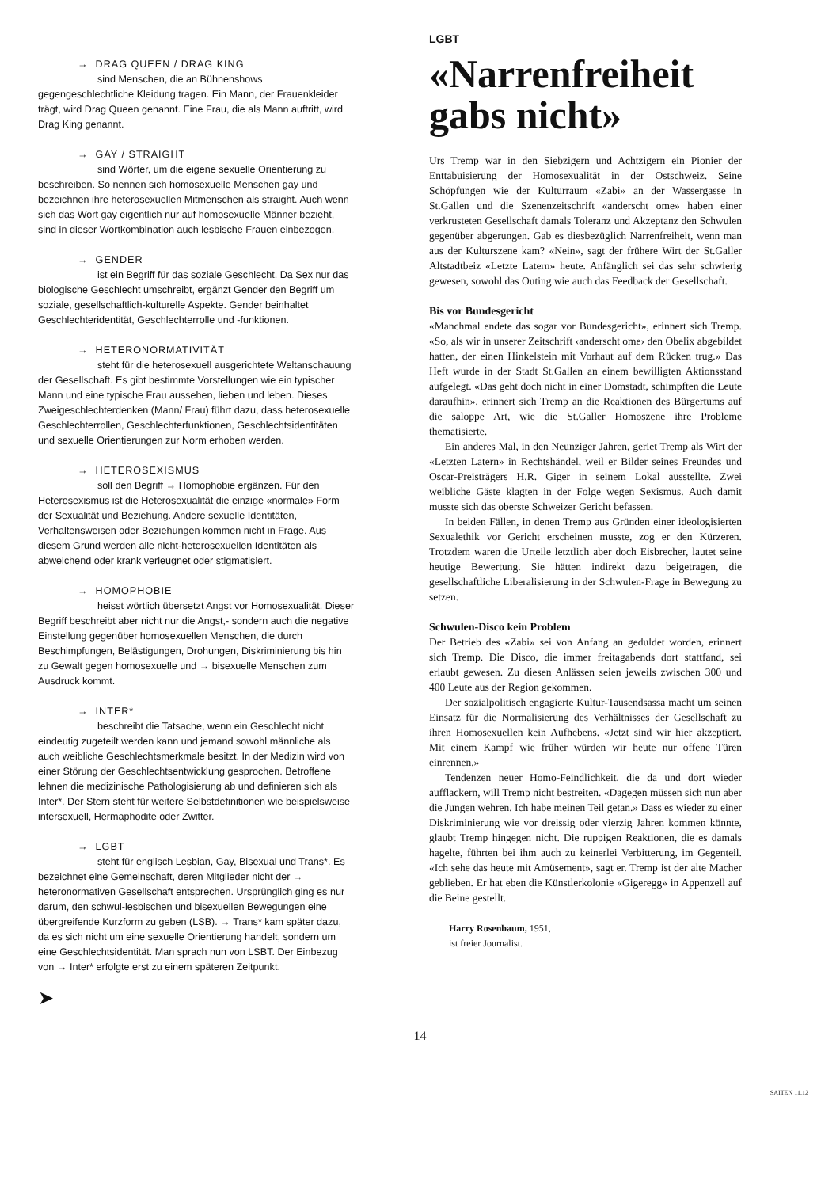→ DRAG QUEEN / DRAG KING
sind Menschen, die an Bühnenshows gegengeschlechtliche Kleidung tragen. Ein Mann, der Frauenkleider trägt, wird Drag Queen genannt. Eine Frau, die als Mann auftritt, wird Drag King genannt.
→ GAY / STRAIGHT
sind Wörter, um die eigene sexuelle Orientierung zu beschreiben. So nennen sich homosexuelle Menschen gay und bezeichnen ihre heterosexuellen Mitmenschen als straight. Auch wenn sich das Wort gay eigentlich nur auf homosexuelle Männer bezieht, sind in dieser Wortkombination auch lesbische Frauen einbezogen.
→ GENDER
ist ein Begriff für das soziale Geschlecht. Da Sex nur das biologische Geschlecht umschreibt, ergänzt Gender den Begriff um soziale, gesellschaftlich-kulturelle Aspekte. Gender beinhaltet Geschlechteridentität, Geschlechterrolle und -funktionen.
→ HETERONORMATIVITÄT
steht für die heterosexuell ausgerichtete Weltanschauung der Gesellschaft. Es gibt bestimmte Vorstellungen wie ein typischer Mann und eine typische Frau aussehen, lieben und leben. Dieses Zweigeschlechterdenken (Mann/ Frau) führt dazu, dass heterosexuelle Geschlechterrollen, Geschlechterfunktionen, Geschlechtsidentitäten und sexuelle Orientierungen zur Norm erhoben werden.
→ HETEROSEXISMUS
soll den Begriff → Homophobie ergänzen. Für den Heterosexismus ist die Heterosexualität die einzige «normale» Form der Sexualität und Beziehung. Andere sexuelle Identitäten, Verhaltensweisen oder Beziehungen kommen nicht in Frage. Aus diesem Grund werden alle nicht-heterosexuellen Identitäten als abweichend oder krank verleugnet oder stigmatisiert.
→ HOMOPHOBIE
heisst wörtlich übersetzt Angst vor Homosexualität. Dieser Begriff beschreibt aber nicht nur die Angst,- sondern auch die negative Einstellung gegenüber homosexuellen Menschen, die durch Beschimpfungen, Belästigungen, Drohungen, Diskriminierung bis hin zu Gewalt gegen homosexuelle und → bisexuelle Menschen zum Ausdruck kommt.
→ INTER*
beschreibt die Tatsache, wenn ein Geschlecht nicht eindeutig zugeteilt werden kann und jemand sowohl männliche als auch weibliche Geschlechtsmerkmale besitzt. In der Medizin wird von einer Störung der Geschlechtsentwicklung gesprochen. Betroffene lehnen die medizinische Pathologisierung ab und definieren sich als Inter*. Der Stern steht für weitere Selbstdefinitionen wie beispielsweise intersexuell, Hermaphodite oder Zwitter.
→ LGBT
steht für englisch Lesbian, Gay, Bisexual und Trans*. Es bezeichnet eine Gemeinschaft, deren Mitglieder nicht der → heteronormativen Gesellschaft entsprechen. Ursprünglich ging es nur darum, den schwul-lesbischen und bisexuellen Bewegungen eine übergreifende Kurzform zu geben (LSB). → Trans* kam später dazu, da es sich nicht um eine sexuelle Orientierung handelt, sondern um eine Geschlechtsidentität. Man sprach nun von LSBT. Der Einbezug von → Inter* erfolgte erst zu einem späteren Zeitpunkt.
➤
LGBT
«Narrenfreiheit gabs nicht»
Urs Tremp war in den Siebzigern und Achtzigern ein Pionier der Enttabuisierung der Homosexualität in der Ostschweiz. Seine Schöpfungen wie der Kulturraum «Zabi» an der Wassergasse in St.Gallen und die Szenenzeitschrift «anderscht ome» haben einer verkrusteten Gesellschaft damals Toleranz und Akzeptanz den Schwulen gegenüber abgerungen. Gab es diesbezüglich Narrenfreiheit, wenn man aus der Kulturszene kam? «Nein», sagt der frühere Wirt der St.Galler Altstadtbeiz «Letzte Latern» heute. Anfänglich sei das sehr schwierig gewesen, sowohl das Outing wie auch das Feedback der Gesellschaft.
Bis vor Bundesgericht
«Manchmal endete das sogar vor Bundesgericht», erinnert sich Tremp. «So, als wir in unserer Zeitschrift ‹anderscht ome› den Obelix abgebildet hatten, der einen Hinkelstein mit Vorhaut auf dem Rücken trug.» Das Heft wurde in der Stadt St.Gallen an einem bewilligten Aktionsstand aufgelegt. «Das geht doch nicht in einer Domstadt, schimpften die Leute daraufhin», erinnert sich Tremp an die Reaktionen des Bürgertums auf die saloppe Art, wie die St.Galler Homoszene ihre Probleme thematisierte.
Ein anderes Mal, in den Neunziger Jahren, geriet Tremp als Wirt der «Letzten Latern» in Rechtshändel, weil er Bilder seines Freundes und Oscar-Preisträgers H.R. Giger in seinem Lokal ausstellte. Zwei weibliche Gäste klagten in der Folge wegen Sexismus. Auch damit musste sich das oberste Schweizer Gericht befassen.
In beiden Fällen, in denen Tremp aus Gründen einer ideologisierten Sexualethik vor Gericht erscheinen musste, zog er den Kürzeren. Trotzdem waren die Urteile letztlich aber doch Eisbrecher, lautet seine heutige Bewertung. Sie hätten indirekt dazu beigetragen, die gesellschaftliche Liberalisierung in der Schwulen-Frage in Bewegung zu setzen.
Schwulen-Disco kein Problem
Der Betrieb des «Zabi» sei von Anfang an geduldet worden, erinnert sich Tremp. Die Disco, die immer freitagabends dort stattfand, sei erlaubt gewesen. Zu diesen Anlässen seien jeweils zwischen 300 und 400 Leute aus der Region gekommen.
Der sozialpolitisch engagierte Kultur-Tausendsassa macht um seinen Einsatz für die Normalisierung des Verhältnisses der Gesellschaft zu ihren Homosexuellen kein Aufhebens. «Jetzt sind wir hier akzeptiert. Mit einem Kampf wie früher würden wir heute nur offene Türen einrennen.»
Tendenzen neuer Homo-Feindlichkeit, die da und dort wieder aufflackern, will Tremp nicht bestreiten. «Dagegen müssen sich nun aber die Jungen wehren. Ich habe meinen Teil getan.» Dass es wieder zu einer Diskriminierung wie vor dreissig oder vierzig Jahren kommen könnte, glaubt Tremp hingegen nicht. Die ruppigen Reaktionen, die es damals hagelte, führten bei ihm auch zu keinerlei Verbitterung, im Gegenteil. «Ich sehe das heute mit Amüsement», sagt er. Tremp ist der alte Macher geblieben. Er hat eben die Künstlerkolonie «Gigeregg» in Appenzell auf die Beine gestellt.
Harry Rosenbaum, 1951,
ist freier Journalist.
14
SAITEN 11.12